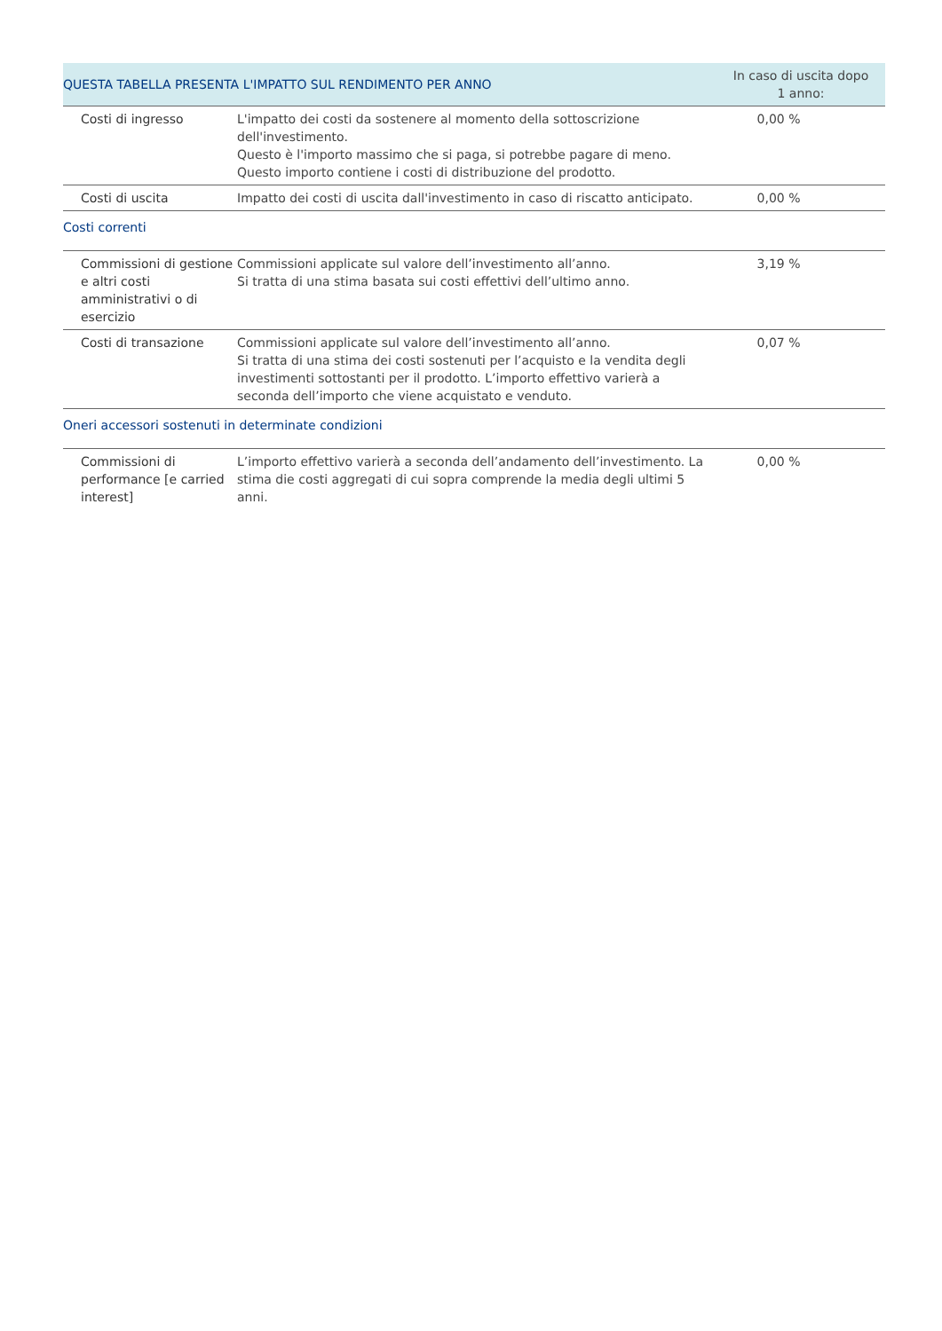| QUESTA TABELLA PRESENTA L'IMPATTO SUL RENDIMENTO PER ANNO | | In caso di uscita dopo 1 anno: |
| --- | --- | --- |
| Costi di ingresso | L'impatto dei costi da sostenere al momento della sottoscrizione dell'investimento. Questo è l'importo massimo che si paga, si potrebbe pagare di meno. Questo importo contiene i costi di distribuzione del prodotto. | 0,00 % |
| Costi di uscita | Impatto dei costi di uscita dall'investimento in caso di riscatto anticipato. | 0,00 % |
| Costi correnti | | |
| Commissioni di gestione e altri costi amministrativi o di esercizio | Commissioni applicate sul valore dell’investimento all’anno. Si tratta di una stima basata sui costi effettivi dell’ultimo anno. | 3,19 % |
| Costi di transazione | Commissioni applicate sul valore dell’investimento all’anno. Si tratta di una stima dei costi sostenuti per l’acquisto e la vendita degli investimenti sottostanti per il prodotto. L’importo effettivo varierà a seconda dell’importo che viene acquistato e venduto. | 0,07 % |
| Oneri accessori sostenuti in determinate condizioni | | |
| Commissioni di performance [e carried interest] | L’importo effettivo varierà a seconda dell’andamento dell’investimento. La stima die costi aggregati di cui sopra comprende la media degli ultimi 5 anni. | 0,00 % |